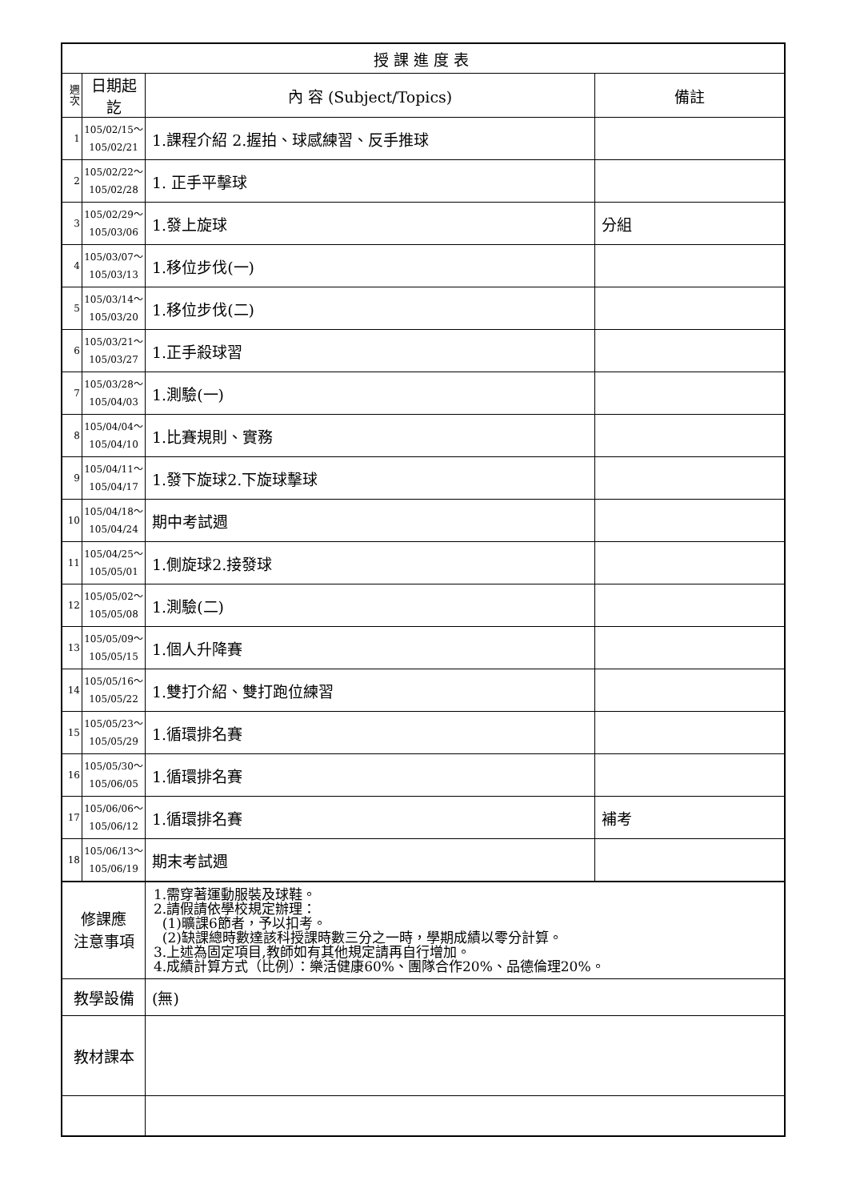| 授課進度表 | | | |
| --- | --- | --- | --- |
| 週 次 | 日期起訖 | 內 容 (Subject/Topics) | 備註 |
| 1 | 105/02/15～ 105/02/21 | 1.課程介紹 2.握拍、球感練習、反手推球 | |
| 2 | 105/02/22～ 105/02/28 | 1. 正手平擊球 | |
| 3 | 105/02/29～ 105/03/06 | 1.發上旋球 | 分組 |
| 4 | 105/03/07～ 105/03/13 | 1.移位步伐(一) | |
| 5 | 105/03/14～ 105/03/20 | 1.移位步伐(二) | |
| 6 | 105/03/21～ 105/03/27 | 1.正手殺球習 | |
| 7 | 105/03/28～ 105/04/03 | 1.測驗(一) | |
| 8 | 105/04/04～ 105/04/10 | 1.比賽規則、實務 | |
| 9 | 105/04/11～ 105/04/17 | 1.發下旋球2.下旋球擊球 | |
| 10 | 105/04/18～ 105/04/24 | 期中考試週 | |
| 11 | 105/04/25～ 105/05/01 | 1.側旋球2.接發球 | |
| 12 | 105/05/02～ 105/05/08 | 1.測驗(二) | |
| 13 | 105/05/09～ 105/05/15 | 1.個人升降賽 | |
| 14 | 105/05/16～ 105/05/22 | 1.雙打介紹、雙打跑位練習 | |
| 15 | 105/05/23～ 105/05/29 | 1.循環排名賽 | |
| 16 | 105/05/30～ 105/06/05 | 1.循環排名賽 | |
| 17 | 105/06/06～ 105/06/12 | 1.循環排名賽 | 補考 |
| 18 | 105/06/13～ 105/06/19 | 期末考試週 | |
| 修課應 注意事項 | | 1.需穿著運動服裝及球鞋。 2.請假請依學校規定辦理： (1)曠課6節者，予以扣考。 (2)缺課總時數達該科授課時數三分之一時，學期成績以零分計算。 3.上述為固定項目,教師如有其他規定請再自行增加。 4.成績計算方式（比例）：樂活健康60%、團隊合作20%、品德倫理20%。 | |
| 教學設備 | | (無) | |
| 教材課本 | | | |